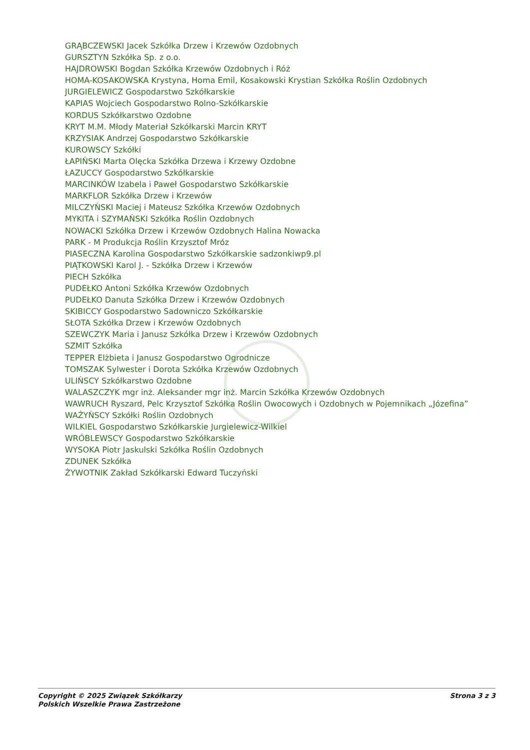GRĄBCZEWSKI Jacek Szkółka Drzew i Krzewów Ozdobnych
GURSZTYN Szkółka Sp. z o.o.
HAJDROWSKI Bogdan Szkółka Krzewów Ozdobnych i Róż
HOMA-KOSAKOWSKA Krystyna, Homa Emil, Kosakowski Krystian Szkółka Roślin Ozdobnych
JURGIELEWICZ Gospodarstwo Szkółkarskie
KAPIAS Wojciech Gospodarstwo Rolno-Szkółkarskie
KORDUS Szkółkarstwo Ozdobne
KRYT M.M. Młody Materiał Szkółkarski Marcin KRYT
KRZYSIAK Andrzej Gospodarstwo Szkółkarskie
KUROWSCY Szkółki
ŁAPIŃSKI Marta Olęcka Szkółka Drzewa i Krzewy Ozdobne
ŁAZUCCY Gospodarstwo Szkółkarskie
MARCINKÓW Izabela i Paweł Gospodarstwo Szkółkarskie
MARKFLOR Szkółka Drzew i Krzewów
MILCZYŃSKI Maciej i Mateusz Szkółka Krzewów Ozdobnych
MYKITA i SZYMAŃSKI Szkółka Roślin Ozdobnych
NOWACKI Szkółka Drzew i Krzewów Ozdobnych Halina Nowacka
PARK - M Produkcja Roślin Krzysztof Mróz
PIASECZNA Karolina Gospodarstwo Szkółkarskie sadzonkiwp9.pl
PIĄTKOWSKI Karol J. - Szkółka Drzew i Krzewów
PIECH Szkółka
PUDEŁKO Antoni Szkółka Krzewów Ozdobnych
PUDEŁKO Danuta Szkółka Drzew i Krzewów Ozdobnych
SKIBICCY Gospodarstwo Sadowniczo Szkółkarskie
SŁOTA Szkółka Drzew i Krzewów Ozdobnych
SZEWCZYK Maria i Janusz Szkółka Drzew i Krzewów Ozdobnych
SZMIT Szkółka
TEPPER Elżbieta i Janusz Gospodarstwo Ogrodnicze
TOMSZAK Sylwester i Dorota Szkółka Krzewów Ozdobnych
ULIŃSCY Szkółkarstwo Ozdobne
WALASZCZYK mgr inż. Aleksander mgr inż. Marcin Szkółka Krzewów Ozdobnych
WAWRUCH Ryszard, Pelc Krzysztof Szkółka Roślin Owocowych i Ozdobnych w Pojemnikach „Józefina”
WAŻYŃSCY Szkółki Roślin Ozdobnych
WILKIEL Gospodarstwo Szkółkarskie Jurgielewicz-Wilkiel
WRÓBLEWSCY Gospodarstwo Szkółkarskie
WYSOKA Piotr Jaskulski Szkółka Roślin Ozdobnych
ZDUNEK Szkółka
ŻYWOTNIK Zakład Szkółkarski Edward Tuczyński
Copyright © 2025 Związek Szkółkarzy
Polskich Wszelkie Prawa Zastrzeżone
Strona 3 z 3